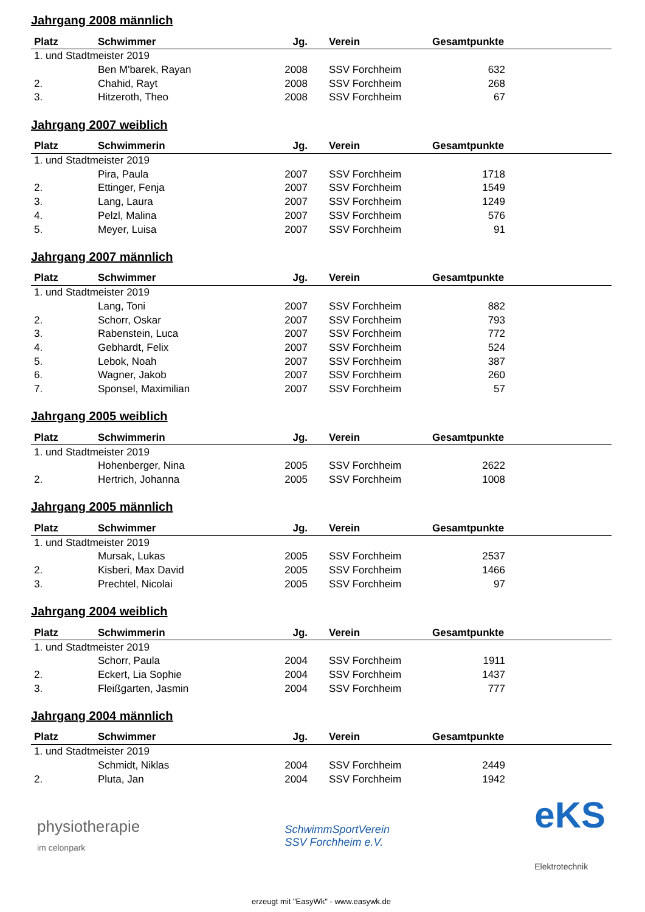Jahrgang 2008 männlich
| Platz | Schwimmer | Jg. | Verein | Gesamtpunkte | |
| --- | --- | --- | --- | --- | --- |
| 1. und Stadtmeister 2019 | | | | | |
| | Ben M'barek, Rayan | 2008 | SSV Forchheim | 632 | |
| 2. | Chahid, Rayt | 2008 | SSV Forchheim | 268 | |
| 3. | Hitzeroth, Theo | 2008 | SSV Forchheim | 67 | |
Jahrgang 2007 weiblich
| Platz | Schwimmerin | Jg. | Verein | Gesamtpunkte | |
| --- | --- | --- | --- | --- | --- |
| 1. und Stadtmeister 2019 | | | | | |
| | Pira, Paula | 2007 | SSV Forchheim | 1718 | |
| 2. | Ettinger, Fenja | 2007 | SSV Forchheim | 1549 | |
| 3. | Lang, Laura | 2007 | SSV Forchheim | 1249 | |
| 4. | Pelzl, Malina | 2007 | SSV Forchheim | 576 | |
| 5. | Meyer, Luisa | 2007 | SSV Forchheim | 91 | |
Jahrgang 2007 männlich
| Platz | Schwimmer | Jg. | Verein | Gesamtpunkte | |
| --- | --- | --- | --- | --- | --- |
| 1. und Stadtmeister 2019 | | | | | |
| | Lang, Toni | 2007 | SSV Forchheim | 882 | |
| 2. | Schorr, Oskar | 2007 | SSV Forchheim | 793 | |
| 3. | Rabenstein, Luca | 2007 | SSV Forchheim | 772 | |
| 4. | Gebhardt, Felix | 2007 | SSV Forchheim | 524 | |
| 5. | Lebok, Noah | 2007 | SSV Forchheim | 387 | |
| 6. | Wagner, Jakob | 2007 | SSV Forchheim | 260 | |
| 7. | Sponsel, Maximilian | 2007 | SSV Forchheim | 57 | |
Jahrgang 2005 weiblich
| Platz | Schwimmerin | Jg. | Verein | Gesamtpunkte | |
| --- | --- | --- | --- | --- | --- |
| 1. und Stadtmeister 2019 | | | | | |
| | Hohenberger, Nina | 2005 | SSV Forchheim | 2622 | |
| 2. | Hertrich, Johanna | 2005 | SSV Forchheim | 1008 | |
Jahrgang 2005 männlich
| Platz | Schwimmer | Jg. | Verein | Gesamtpunkte | |
| --- | --- | --- | --- | --- | --- |
| 1. und Stadtmeister 2019 | | | | | |
| | Mursak, Lukas | 2005 | SSV Forchheim | 2537 | |
| 2. | Kisberi, Max David | 2005 | SSV Forchheim | 1466 | |
| 3. | Prechtel, Nicolai | 2005 | SSV Forchheim | 97 | |
Jahrgang 2004 weiblich
| Platz | Schwimmerin | Jg. | Verein | Gesamtpunkte | |
| --- | --- | --- | --- | --- | --- |
| 1. und Stadtmeister 2019 | | | | | |
| | Schorr, Paula | 2004 | SSV Forchheim | 1911 | |
| 2. | Eckert, Lia Sophie | 2004 | SSV Forchheim | 1437 | |
| 3. | Fleißgarten, Jasmin | 2004 | SSV Forchheim | 777 | |
Jahrgang 2004 männlich
| Platz | Schwimmer | Jg. | Verein | Gesamtpunkte | |
| --- | --- | --- | --- | --- | --- |
| 1. und Stadtmeister 2019 | | | | | |
| | Schmidt, Niklas | 2004 | SSV Forchheim | 2449 | |
| 2. | Pluta, Jan | 2004 | SSV Forchheim | 1942 | |
physiotherapie
im celonpark
SchwimmSportVerein
SSV Forchheim e.V.
eKS
Elektrotechnik
erzeugt mit "EasyWk" - www.easywk.de